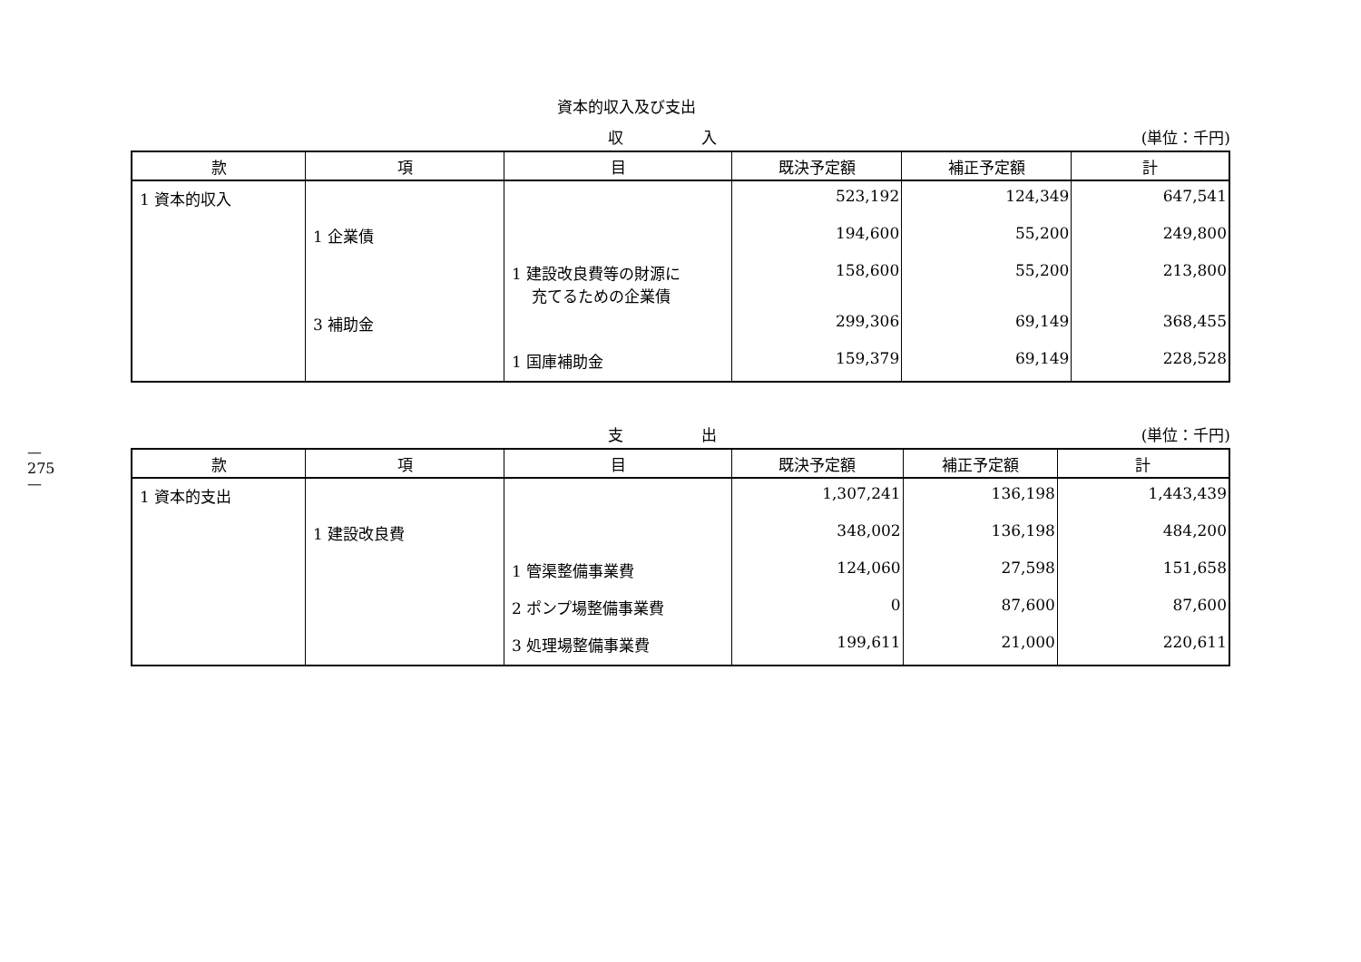—
275
—
資本的収入及び支出
収 入 (単位：千円)
| 款 | 項 | 目 | 既決予定額 | 補正予定額 | 計 |
| --- | --- | --- | --- | --- | --- |
| 1 資本的収入 | | | 523,192 | 124,349 | 647,541 |
| | 1 企業債 | | 194,600 | 55,200 | 249,800 |
| | | 1 建設改良費等の財源に 充てるための企業債 | 158,600 | 55,200 | 213,800 |
| | 3 補助金 | | 299,306 | 69,149 | 368,455 |
| | | 1 国庫補助金 | 159,379 | 69,149 | 228,528 |
支 出 (単位：千円)
| 款 | 項 | 目 | 既決予定額 | 補正予定額 | 計 |
| --- | --- | --- | --- | --- | --- |
| 1 資本的支出 | | | 1,307,241 | 136,198 | 1,443,439 |
| | 1 建設改良費 | | 348,002 | 136,198 | 484,200 |
| | | 1 管渠整備事業費 | 124,060 | 27,598 | 151,658 |
| | | 2 ポンプ場整備事業費 | 0 | 87,600 | 87,600 |
| | | 3 処理場整備事業費 | 199,611 | 21,000 | 220,611 |